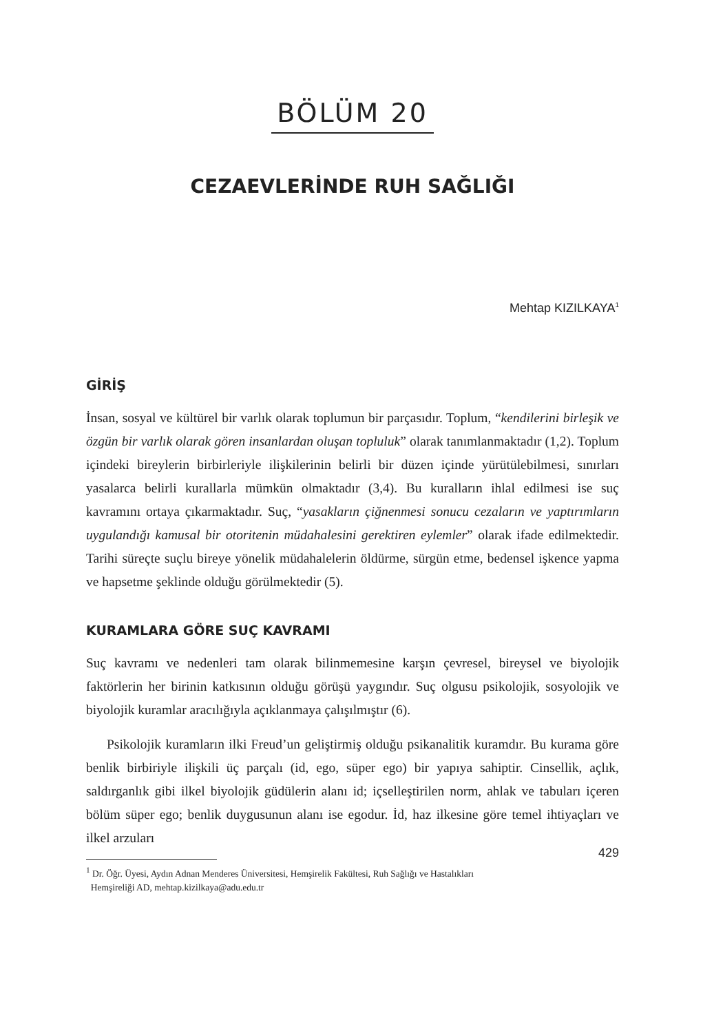BÖLÜM 20
CEZAEVLERİNDE RUH SAĞLIĞI
Mehtap KIZILKAYA<sup>1</sup>
GİRİŞ
İnsan, sosyal ve kültürel bir varlık olarak toplumun bir parçasıdır. Toplum, “kendilerini birleşik ve özgün bir varlık olarak gören insanlardan oluşan topluluk” olarak tanımlanmaktadır (1,2). Toplum içindeki bireylerin birbirleriyle ilişkilerinin belirli bir düzen içinde yürütülebilmesi, sınırları yasalarca belirli kurallarla mümkün olmaktadır (3,4). Bu kuralların ihlal edilmesi ise suç kavramını ortaya çıkarmaktadır. Suç, “yasakların çiğnenmesi sonucu cezaların ve yaptırımların uygulandığı kamusal bir otoritenin müdahalesini gerektiren eylemler” olarak ifade edilmektedir. Tarihi süreçte suçlu bireye yönelik müdahalelerin öldürme, sürgün etme, bedensel işkence yapma ve hapsetme şeklinde olduğu görülmektedir (5).
KURAMLARA GÖRE SUÇ KAVRAMI
Suç kavramı ve nedenleri tam olarak bilinmemesine karşın çevresel, bireysel ve biyolojik faktörlerin her birinin katkısının olduğu görüşü yaygındır. Suç olgusu psikolojik, sosyolojik ve biyolojik kuramlar aracılığıyla açıklanmaya çalışılmıştır (6).
Psikolojik kuramların ilki Freud’un geliştirmiş olduğu psikanalitik kuramdır. Bu kurama göre benlik birbiriyle ilişkili üç parçalı (id, ego, süper ego) bir yapıya sahiptir. Cinsellik, açlık, saldırganlık gibi ilkel biyolojik güdülerin alanı id; içselleştirilen norm, ahlak ve tabuları içeren bölüm süper ego; benlik duygusunun alanı ise egodur. İd, haz ilkesine göre temel ihtiyaçları ve ilkel arzuları
<sup>1</sup> Dr. Öğr. Üyesi, Aydın Adnan Menderes Üniversitesi, Hemşirelik Fakültesi, Ruh Sağlığı ve Hastalıkları
Hemşireliği AD, mehtap.kizilkaya@adu.edu.tr
429